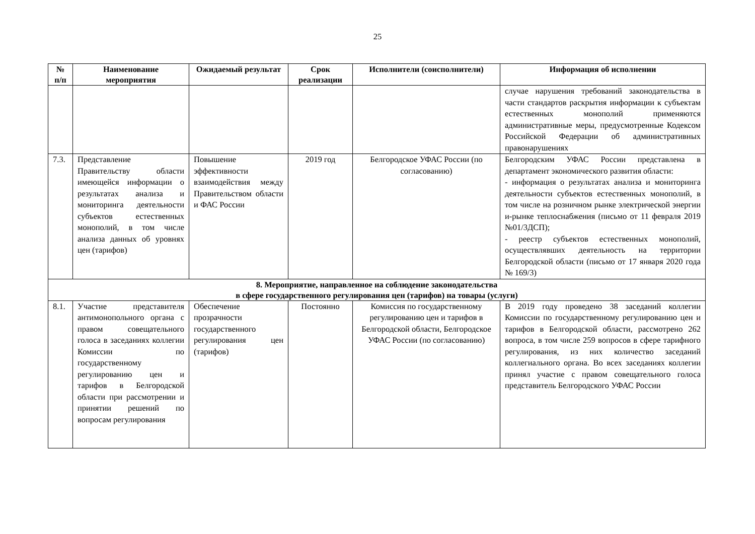25
| № п/п | Наименование мероприятия | Ожидаемый результат | Срок реализации | Исполнители (соисполнители) | Информация об исполнении |
| --- | --- | --- | --- | --- | --- |
| | | | | | случае нарушения требований законодательства в части стандартов раскрытия информации к субъектам естественных монополий применяются административные меры, предусмотренные Кодексом Российской Федерации об административных правонарушениях |
| 7.3. | Представление Правительству области имеющейся информации о результатах анализа и мониторинга деятельности субъектов естественных монополий, в том числе анализа данных об уровнях цен (тарифов) | Повышение эффективности взаимодействия между Правительством области и ФАС России | 2019 год | Белгородское УФАС России (по согласованию) | Белгородским УФАС России представлена в департамент экономического развития области: - информация о результатах анализа и мониторинга деятельности субъектов естественных монополий, в том числе на розничном рынке электрической энергии и-рынке теплоснабжения (письмо от 11 февраля 2019 №01/3ДСП); - реестр субъектов естественных монополий, осуществлявших деятельность на территории Белгородской области (письмо от 17 января 2020 года № 169/3) |
| 8. Мероприятие, направленное на соблюдение законодательства в сфере государственного регулирования цен (тарифов) на товары (услуги) | | | | | |
| 8.1. | Участие представителя антимонопольного органа с правом совещательного голоса в заседаниях коллегии Комиссии по государственному регулированию цен и тарифов в Белгородской области при рассмотрении и принятии решений по вопросам регулирования | Обеспечение прозрачности государственного регулирования цен (тарифов) | Постоянно | Комиссия по государственному регулированию цен и тарифов в Белгородской области, Белгородское УФАС России (по согласованию) | В 2019 году проведено 38 заседаний коллегии Комиссии по государственному регулированию цен и тарифов в Белгородской области, рассмотрено 262 вопроса, в том числе 259 вопросов в сфере тарифного регулирования, из них количество заседаний коллегиального органа. Во всех заседаниях коллегии принял участие с правом совещательного голоса представитель Белгородского УФАС России |